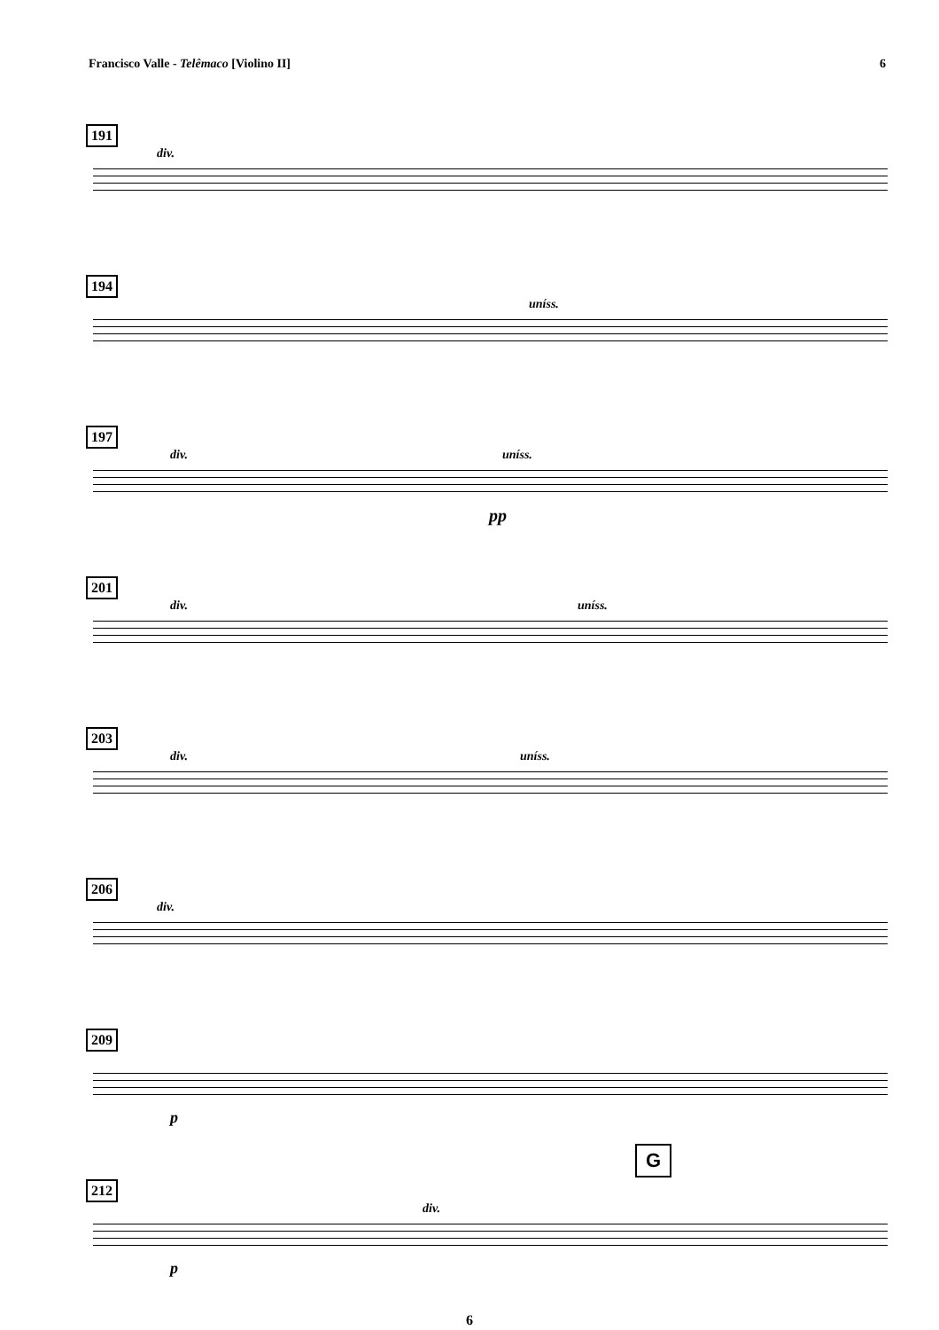Francisco Valle - Telêmaco [Violino II] 6
191
div.
194
uníss.
197
div. uníss.
pp
201
div. uníss.
203
div. uníss.
206
div.
209
p
G
212
div.
p
6